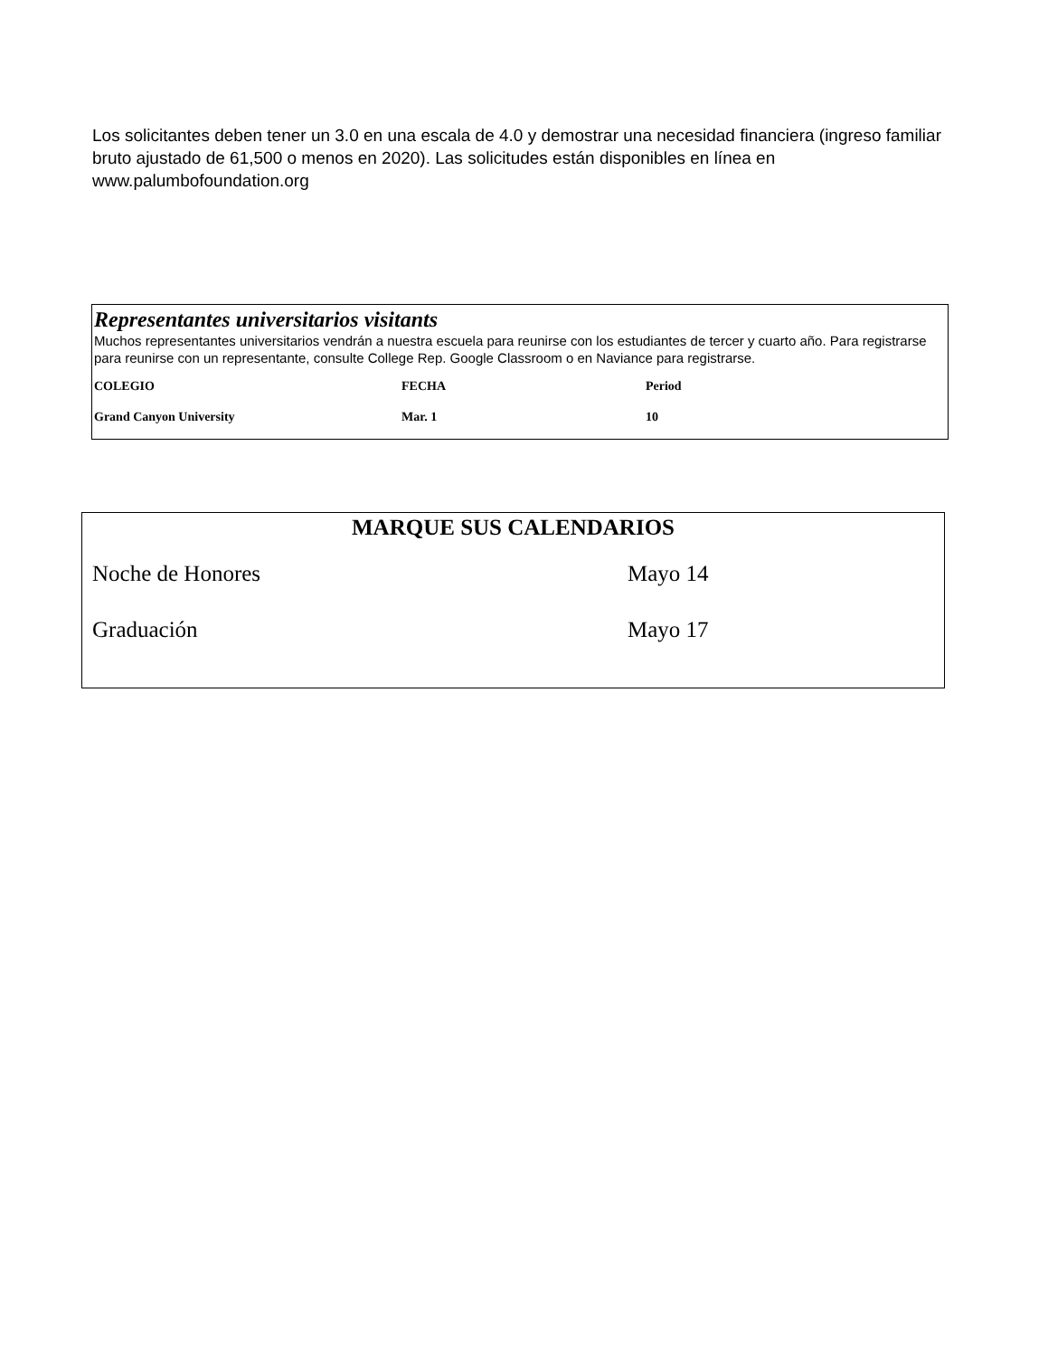Los solicitantes deben tener un 3.0 en una escala de 4.0 y demostrar una necesidad financiera (ingreso familiar bruto ajustado de 61,500 o menos en 2020). Las solicitudes están disponibles en línea en www.palumbofoundation.org
Representantes universitarios visitants
Muchos representantes universitarios vendrán a nuestra escuela para reunirse con los estudiantes de tercer y cuarto año. Para registrarse para reunirse con un representante, consulte College Rep. Google Classroom o en Naviance para registrarse.
| COLEGIO | FECHA | Period |
| Grand Canyon University | Mar. 1 | 10 |
MARQUE SUS CALENDARIOS
| Noche de Honores | Mayo 14 |
| Graduación | Mayo 17 |